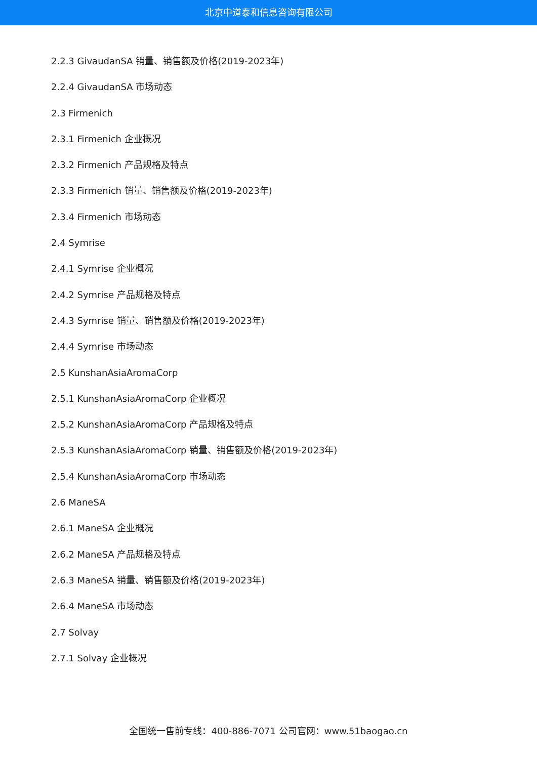北京中道泰和信息咨询有限公司
2.2.3 GivaudanSA 销量、销售额及价格(2019-2023年)
2.2.4 GivaudanSA 市场动态
2.3 Firmenich
2.3.1 Firmenich 企业概况
2.3.2 Firmenich 产品规格及特点
2.3.3 Firmenich 销量、销售额及价格(2019-2023年)
2.3.4 Firmenich 市场动态
2.4 Symrise
2.4.1 Symrise 企业概况
2.4.2 Symrise 产品规格及特点
2.4.3 Symrise 销量、销售额及价格(2019-2023年)
2.4.4 Symrise 市场动态
2.5 KunshanAsiaAromaCorp
2.5.1 KunshanAsiaAromaCorp 企业概况
2.5.2 KunshanAsiaAromaCorp 产品规格及特点
2.5.3 KunshanAsiaAromaCorp 销量、销售额及价格(2019-2023年)
2.5.4 KunshanAsiaAromaCorp 市场动态
2.6 ManeSA
2.6.1 ManeSA 企业概况
2.6.2 ManeSA 产品规格及特点
2.6.3 ManeSA 销量、销售额及价格(2019-2023年)
2.6.4 ManeSA 市场动态
2.7 Solvay
2.7.1 Solvay 企业概况
全国统一售前专线：400-886-7071 公司官网：www.51baogao.cn